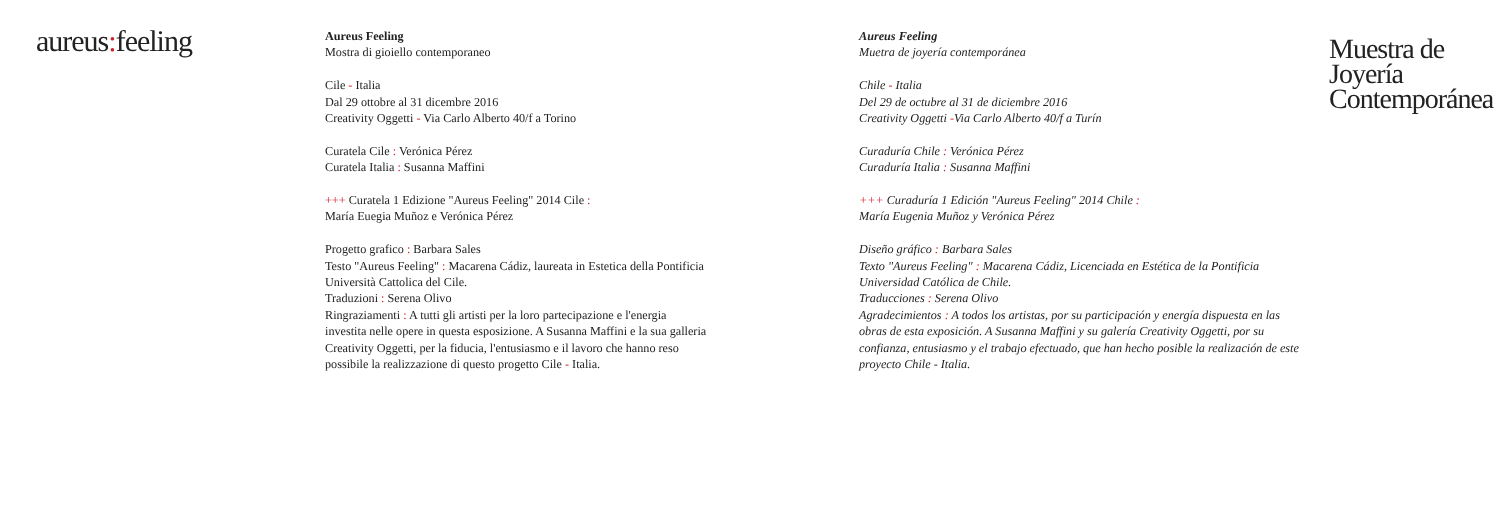aureus: feeling
Aureus Feeling
Mostra di gioiello contemporaneo
Cile - Italia
Dal 29 ottobre al 31 dicembre 2016
Creativity Oggetti - Via Carlo Alberto 40/f a Torino
Curatela Cile : Verónica Pérez
Curatela Italia : Susanna Maffini
+++ Curatela 1 Edizione "Aureus Feeling" 2014 Cile :
María Euegia Muñoz e Verónica Pérez
Progetto grafico : Barbara Sales
Testo "Aureus Feeling" : Macarena Cádiz, laureata in Estetica della Pontificia
Università Cattolica del Cile.
Traduzioni : Serena Olivo
Ringraziamenti : A tutti gli artisti per la loro partecipazione e l'energia
investita nelle opere in questa esposizione. A Susanna Maffini e la sua galleria
Creativity Oggetti, per la fiducia, l'entusiasmo e il lavoro che hanno reso
possibile la realizzazione di questo progetto Cile - Italia.
Aureus Feeling
Muetra de joyería contemporánea
Chile - Italia
Del 29 de octubre al 31 de diciembre 2016
Creativity Oggetti -Via Carlo Alberto 40/f a Turín
Curaduría Chile : Verónica Pérez
Curaduría Italia : Susanna Maffini
+++ Curaduría 1 Edición "Aureus Feeling" 2014 Chile :
María Eugenia Muñoz y Verónica Pérez
Diseño gráfico : Barbara Sales
Texto "Aureus Feeling" : Macarena Cádiz, Licenciada en Estética de la Pontificia
Universidad Católica de Chile.
Traducciones : Serena Olivo
Agradecimientos : A todos los artistas, por su participación y energía dispuesta en las
obras de esta exposición. A Susanna Maffini y su galería Creativity Oggetti, por su
confianza, entusiasmo y el trabajo efectuado, que han hecho posible la realización de este
proyecto Chile - Italia.
Muestra de
Joyería
Contemporánea